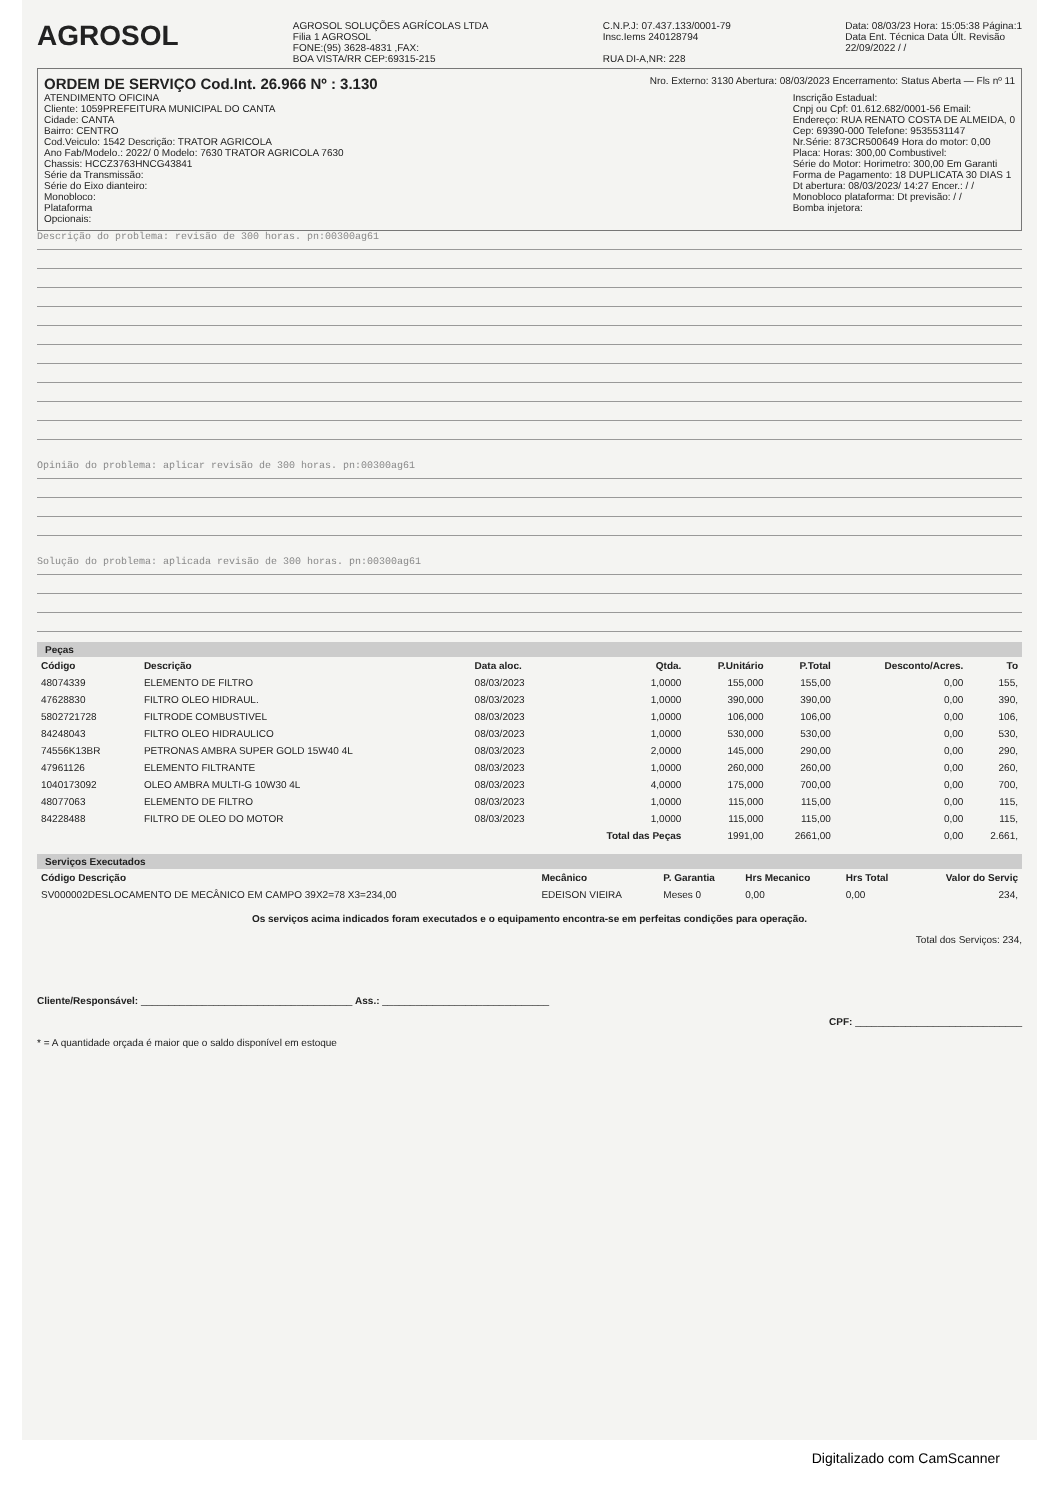AGROSOL
AGROSOL SOLUÇÕES AGRÍCOLAS LTDA
Filia 1 AGROSOL
FONE:(95) 3628-4831 ,FAX:
BOA VISTA/RR CEP:69315-215
C.N.P.J: 07.437.133/0001-79
Insc.Iems 240128794
RUA DI-A,NR: 228
Data: 08/03/23 Hora: 15:05:38 Página:1
Data Ent. Técnica Data Últ. Revisão
22/09/2022 / /
ORDEM DE SERVIÇO Cod.Int. 26.966 Nº : 3.130
Nro. Externo: 3130 Abertura: 08/03/2023 Encerramento: Status Aberta — Fls nº 11
ATENDIMENTO OFICINA
Cliente: 1059PREFEITURA MUNICIPAL DO CANTA
Cidade: CANTA
Bairro: CENTRO
Cod.Veiculo: 1542 Descrição: TRATOR AGRICOLA
Ano Fab/Modelo.: 2022/ 0 Modelo: 7630 TRATOR AGRICOLA 7630
Chassis: HCCZ3763HNCG43841
Série da Transmissão:
Série do Eixo dianteiro:
Monobloco:
Plataforma
Opcionais:
Inscrição Estadual:
Cnpj ou Cpf: 01.612.682/0001-56 Email:
Endereço: RUA RENATO COSTA DE ALMEIDA, 0
Cep: 69390-000 Telefone: 9535531147
Nr.Série: 873CR500649 Hora do motor: 0,00
Placa: Horas: 300,00 Combustivel:
Série do Motor: Horimetro: 300,00 Em Garanti
Forma de Pagamento: 18 DUPLICATA 30 DIAS 1
Dt abertura: 08/03/2023/ 14:27 Encer.: / /
Monobloco plataforma: Dt previsão: / /
Bomba injetora:
Descrição do problema: revisão de 300 horas. pn:00300ag61
Opinião do problema: aplicar revisão de 300 horas. pn:00300ag61
Solução do problema: aplicada revisão de 300 horas. pn:00300ag61
Peças
| Código | Descrição | Data aloc. | Qtda. | P.Unitário | P.Total | Desconto/Acres. | To |
| --- | --- | --- | --- | --- | --- | --- | --- |
| 48074339 | ELEMENTO DE FILTRO | 08/03/2023 | 1,0000 | 155,000 | 155,00 | 0,00 | 155, |
| 47628830 | FILTRO OLEO HIDRAUL. | 08/03/2023 | 1,0000 | 390,000 | 390,00 | 0,00 | 390, |
| 5802721728 | FILTRODE COMBUSTIVEL | 08/03/2023 | 1,0000 | 106,000 | 106,00 | 0,00 | 106, |
| 84248043 | FILTRO OLEO HIDRAULICO | 08/03/2023 | 1,0000 | 530,000 | 530,00 | 0,00 | 530, |
| 74556K13BR | PETRONAS AMBRA SUPER GOLD 15W40 4L | 08/03/2023 | 2,0000 | 145,000 | 290,00 | 0,00 | 290, |
| 47961126 | ELEMENTO FILTRANTE | 08/03/2023 | 1,0000 | 260,000 | 260,00 | 0,00 | 260, |
| 1040173092 | OLEO AMBRA MULTI-G 10W30 4L | 08/03/2023 | 4,0000 | 175,000 | 700,00 | 0,00 | 700, |
| 48077063 | ELEMENTO DE FILTRO | 08/03/2023 | 1,0000 | 115,000 | 115,00 | 0,00 | 115, |
| 84228488 | FILTRO DE OLEO DO MOTOR | 08/03/2023 | 1,0000 | 115,000 | 115,00 | 0,00 | 115, |
| | | | Total das Peças | 1991,00 | 2661,00 | 0,00 | 2.661, |
Serviços Executados
| Código Descrição | Mecânico | P. Garantia | Hrs Mecanico | Hrs Total | Valor do Serviç |
| --- | --- | --- | --- | --- | --- |
| SV000002DESLOCAMENTO DE MECÂNICO EM CAMPO 39X2=78 X3=234,00 | EDEISON VIEIRA | Meses 0 | 0,00 | 0,00 | 234, |
Os serviços acima indicados foram executados e o equipamento encontra-se em perfeitas condições para operação.
Total dos Serviços: 234,
Cliente/Responsável: ______________________________________ Ass.: ______________________________
CPF: ______________________________
* = A quantidade orçada é maior que o saldo disponível em estoque
Digitalizado com CamScanner